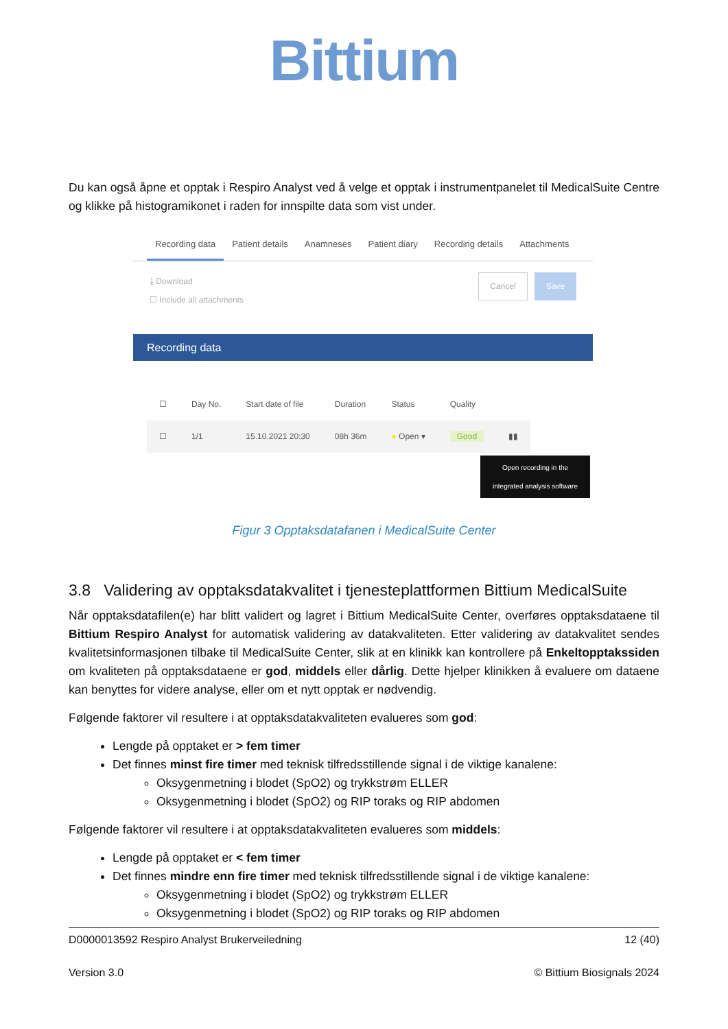Bittium
Du kan også åpne et opptak i Respiro Analyst ved å velge et opptak i instrumentpanelet til MedicalSuite Centre og klikke på histogramikonet i raden for innspilte data som vist under.
Recording data Patient details Anamneses Patient diary Recording details Attachments
⤓ Download
☐ Include all attachments
Cancel Save
Recording data
| ☐ | Day No. | Start date of file | Duration | Status | Quality | |
| --- | --- | --- | --- | --- | --- | --- |
| ☐ | 1/1 | 15.10.2021 20:30 | 08h 36m | ● Open ▾ | Good | ▮▮ |
Open recording in the integrated analysis software
Figur 3 Opptaksdatafanen i MedicalSuite Center
3.8 Validering av opptaksdatakvalitet i tjenesteplattformen Bittium MedicalSuite
Når opptaksdatafilen(e) har blitt validert og lagret i Bittium MedicalSuite Center, overføres opptaksdataene til Bittium Respiro Analyst for automatisk validering av datakvaliteten. Etter validering av datakvalitet sendes kvalitetsinformasjonen tilbake til MedicalSuite Center, slik at en klinikk kan kontrollere på Enkeltopptakssiden om kvaliteten på opptaksdataene er god, middels eller dårlig. Dette hjelper klinikken å evaluere om dataene kan benyttes for videre analyse, eller om et nytt opptak er nødvendig.
Følgende faktorer vil resultere i at opptaksdatakvaliteten evalueres som god:
Lengde på opptaket er > fem timer
Det finnes minst fire timer med teknisk tilfredsstillende signal i de viktige kanalene:
Oksygenmetning i blodet (SpO2) og trykkstrøm ELLER
Oksygenmetning i blodet (SpO2) og RIP toraks og RIP abdomen
Følgende faktorer vil resultere i at opptaksdatakvaliteten evalueres som middels:
Lengde på opptaket er < fem timer
Det finnes mindre enn fire timer med teknisk tilfredsstillende signal i de viktige kanalene:
Oksygenmetning i blodet (SpO2) og trykkstrøm ELLER
Oksygenmetning i blodet (SpO2) og RIP toraks og RIP abdomen
D0000013592 Respiro Analyst Brukerveiledning 12 (40)
Version 3.0 © Bittium Biosignals 2024